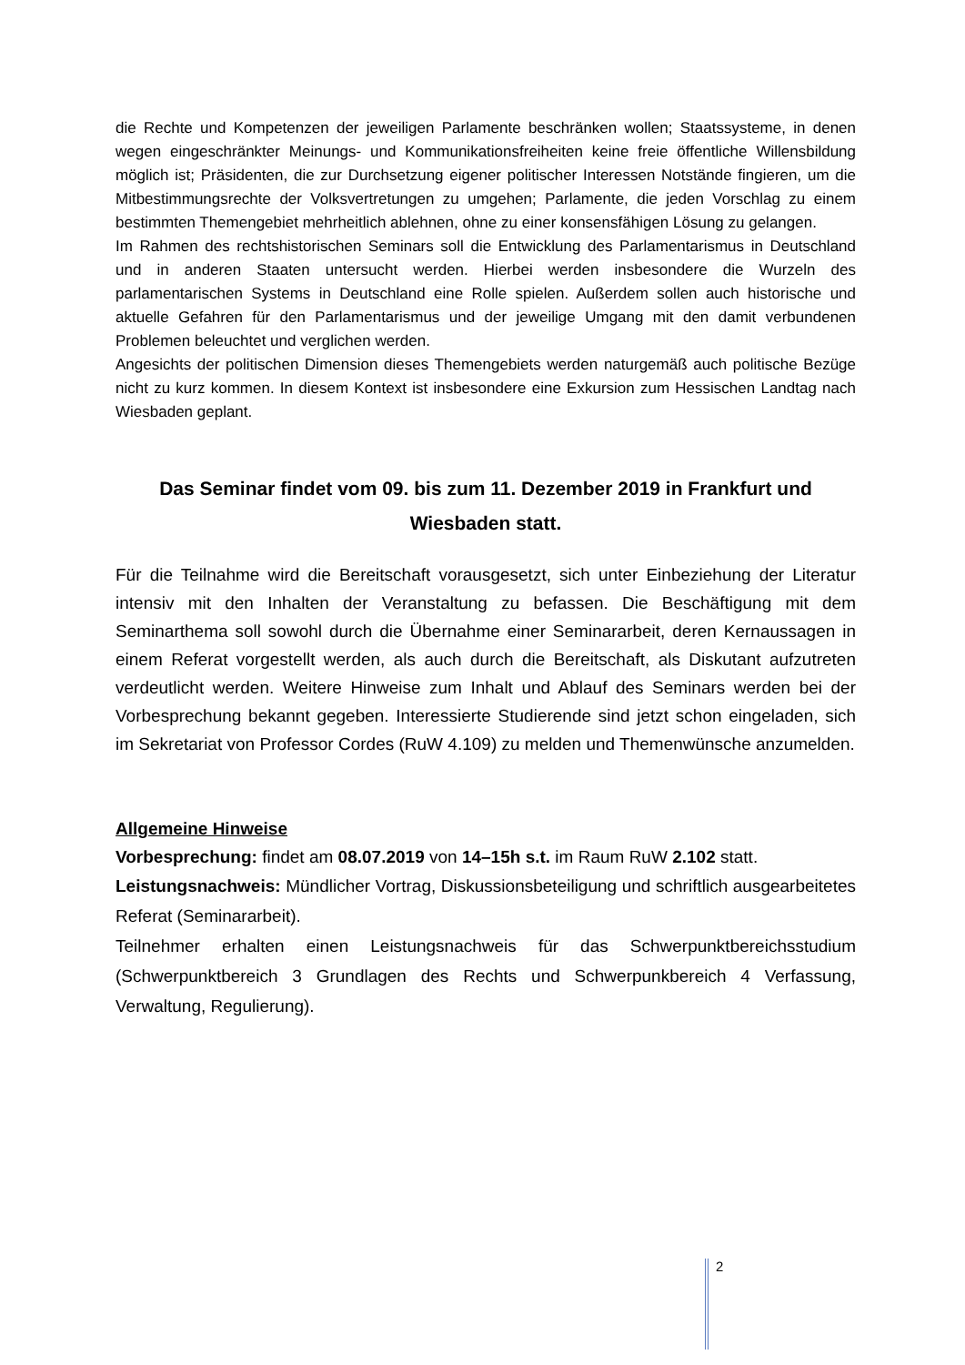die Rechte und Kompetenzen der jeweiligen Parlamente beschränken wollen; Staatssysteme, in denen wegen eingeschränkter Meinungs- und Kommunikationsfreiheiten keine freie öffentliche Willensbildung möglich ist; Präsidenten, die zur Durchsetzung eigener politischer Interessen Notstände fingieren, um die Mitbestimmungsrechte der Volksvertretungen zu umgehen; Parlamente, die jeden Vorschlag zu einem bestimmten Themengebiet mehrheitlich ablehnen, ohne zu einer konsensfähigen Lösung zu gelangen.
Im Rahmen des rechtshistorischen Seminars soll die Entwicklung des Parlamentarismus in Deutschland und in anderen Staaten untersucht werden. Hierbei werden insbesondere die Wurzeln des parlamentarischen Systems in Deutschland eine Rolle spielen. Außerdem sollen auch historische und aktuelle Gefahren für den Parlamentarismus und der jeweilige Umgang mit den damit verbundenen Problemen beleuchtet und verglichen werden.
Angesichts der politischen Dimension dieses Themengebiets werden naturgemäß auch politische Bezüge nicht zu kurz kommen. In diesem Kontext ist insbesondere eine Exkursion zum Hessischen Landtag nach Wiesbaden geplant.
Das Seminar findet vom 09. bis zum 11. Dezember 2019 in Frankfurt und Wiesbaden statt.
Für die Teilnahme wird die Bereitschaft vorausgesetzt, sich unter Einbeziehung der Literatur intensiv mit den Inhalten der Veranstaltung zu befassen. Die Beschäftigung mit dem Seminarthema soll sowohl durch die Übernahme einer Seminararbeit, deren Kernaussagen in einem Referat vorgestellt werden, als auch durch die Bereitschaft, als Diskutant aufzutreten verdeutlicht werden. Weitere Hinweise zum Inhalt und Ablauf des Seminars werden bei der Vorbesprechung bekannt gegeben. Interessierte Studierende sind jetzt schon eingeladen, sich im Sekretariat von Professor Cordes (RuW 4.109) zu melden und Themenwünsche anzumelden.
Allgemeine Hinweise
Vorbesprechung: findet am 08.07.2019 von 14–15h s.t. im Raum RuW 2.102 statt.
Leistungsnachweis: Mündlicher Vortrag, Diskussionsbeteiligung und schriftlich ausgearbeitetes Referat (Seminararbeit).
Teilnehmer erhalten einen Leistungsnachweis für das Schwerpunktbereichsstudium (Schwerpunktbereich 3 Grundlagen des Rechts und Schwerpunkbereich 4 Verfassung, Verwaltung, Regulierung).
2